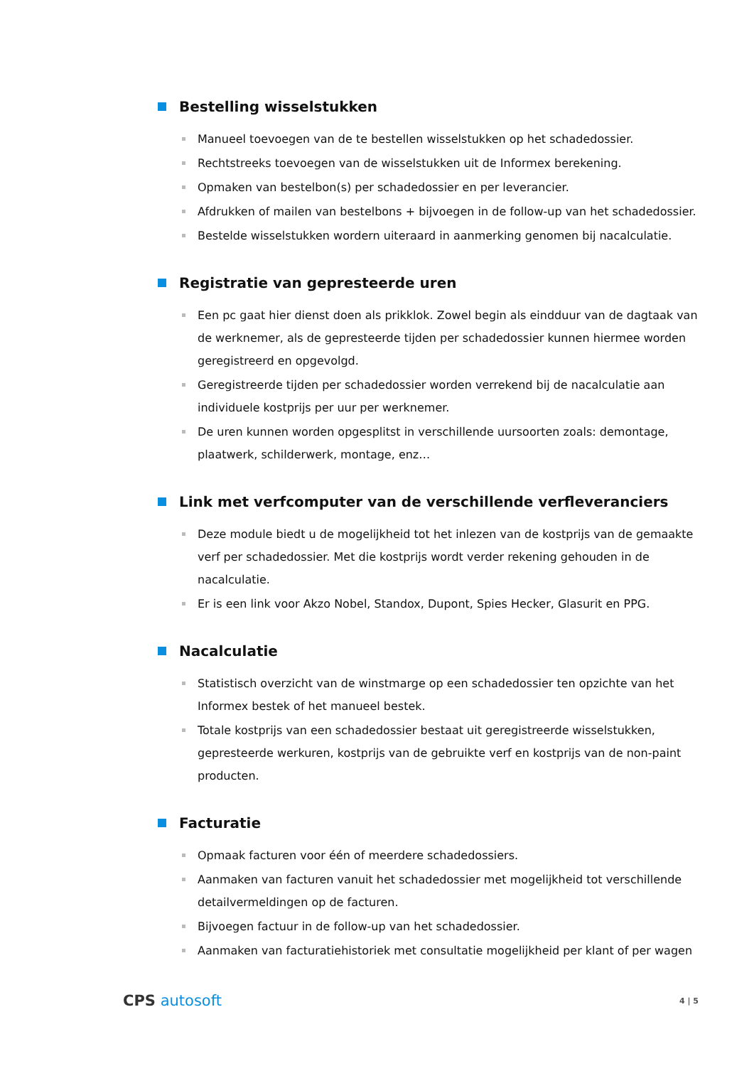Bestelling wisselstukken
Manueel toevoegen van de te bestellen wisselstukken op het schadedossier.
Rechtstreeks toevoegen van de wisselstukken uit de Informex berekening.
Opmaken van bestelbon(s) per schadedossier en per leverancier.
Afdrukken of mailen van bestelbons + bijvoegen in de follow-up van het schadedossier.
Bestelde wisselstukken wordern uiteraard in aanmerking genomen bij nacalculatie.
Registratie van gepresteerde uren
Een pc gaat hier dienst doen als prikklok. Zowel begin als eindduur van de dagtaak van de werknemer, als de gepresteerde tijden per schadedossier kunnen hiermee worden geregistreerd en opgevolgd.
Geregistreerde tijden per schadedossier worden verrekend bij de nacalculatie aan individuele kostprijs per uur per werknemer.
De uren kunnen worden opgesplitst in verschillende uursoorten zoals: demontage, plaatwerk, schilderwerk, montage, enz…
Link met verfcomputer van de verschillende verfleveranciers
Deze module biedt u de mogelijkheid tot het inlezen van de kostprijs van de gemaakte verf per schadedossier. Met die kostprijs wordt verder rekening gehouden in de nacalculatie.
Er is een link voor Akzo Nobel, Standox, Dupont, Spies Hecker, Glasurit en PPG.
Nacalculatie
Statistisch overzicht van de winstmarge op een schadedossier ten opzichte van het Informex bestek of het manueel bestek.
Totale kostprijs van een schadedossier bestaat uit geregistreerde wisselstukken, gepresteerde werkuren, kostprijs van de gebruikte verf en kostprijs van de non-paint producten.
Facturatie
Opmaak facturen voor één of meerdere schadedossiers.
Aanmaken van facturen vanuit het schadedossier met mogelijkheid tot verschillende detailvermeldingen op de facturen.
Bijvoegen factuur in de follow-up van het schadedossier.
Aanmaken van facturatiehistoriek met consultatie mogelijkheid per klant of per wagen
CPS autosoft
4 | 5